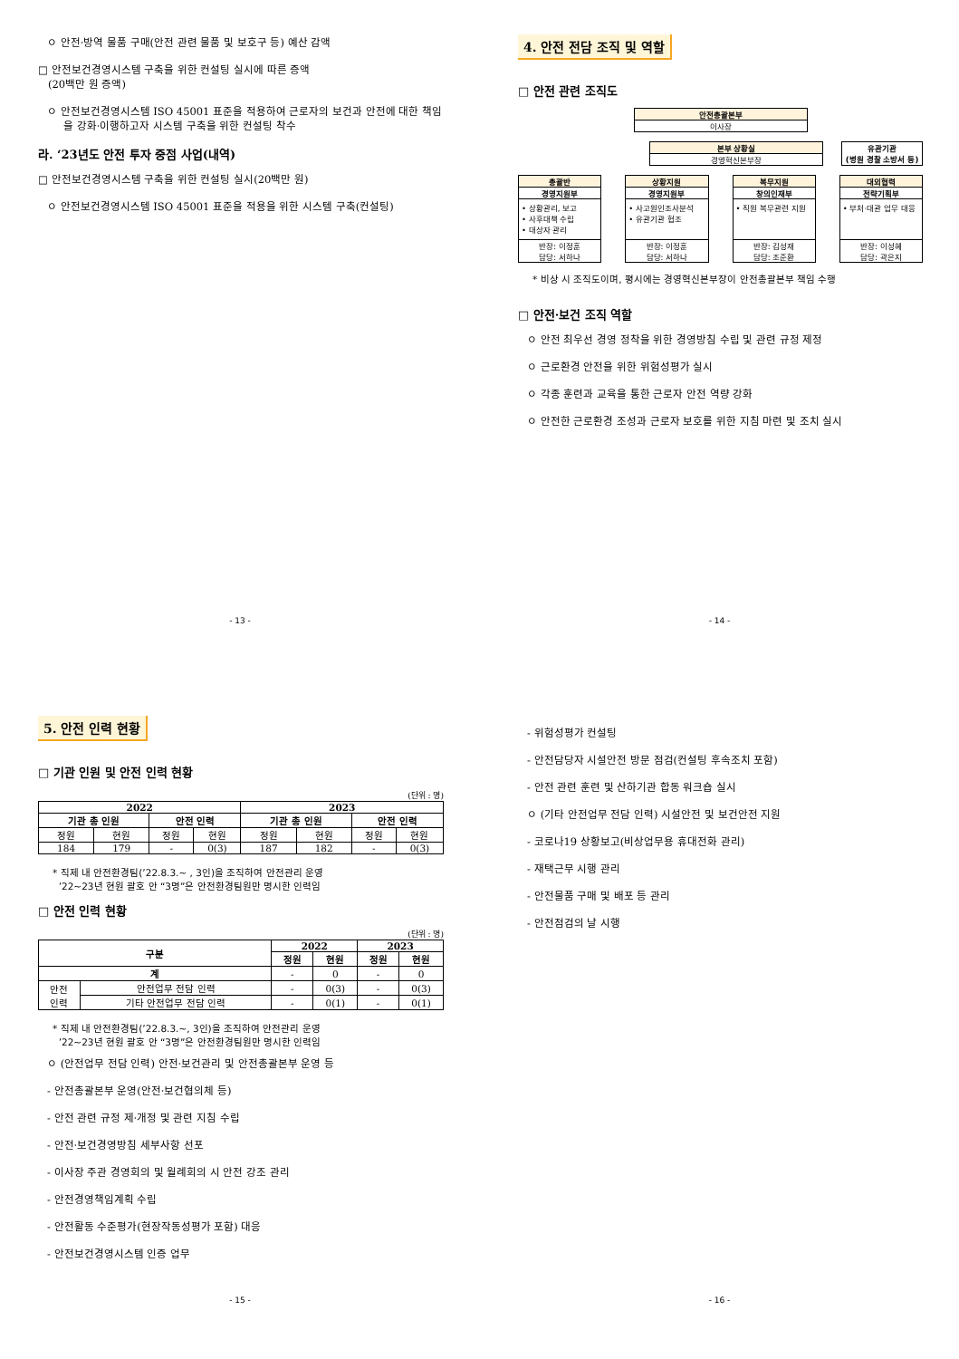ㅇ 안전·방역 물품 구매(안전 관련 물품 및 보호구 등) 예산 감액
□ 안전보건경영시스템 구축을 위한 컨설팅 실시에 따른 증액
(20백만 원 증액)
ㅇ 안전보건경영시스템 ISO 45001 표준을 적용하여 근로자의 보건과 안전에 대한 책임을 강화·이행하고자 시스템 구축을 위한 컨설팅 착수
라. ‘23년도 안전 투자 중점 사업(내역)
□ 안전보건경영시스템 구축을 위한 컨설팅 실시(20백만 원)
ㅇ 안전보건경영시스템 ISO 45001 표준을 적용을 위한 시스템 구축(컨설팅)
- 13 -
4. 안전 전담 조직 및 역할
□ 안전 관련 조직도
안전총괄본부
이사장
본부 상황실
경영혁신본부장
유관기관
(병원 경찰 소방서 등)
총괄반
경영지원부
• 상황관리, 보고
• 사후대책 수립
• 대상자 관리
반장: 이정훈
담당: 서하나
상황지원
경영지원부
• 사고원인조사분석
• 유관기관 협조
반장: 이정훈
담당: 서하나
복무지원
창의인재부
• 직원 복무관련 지원
반장: 김성재
담당: 조준환
대외협력
전략기획부
• 부처·대관 업무 대응
반장: 이성혜
담당: 곽은지
* 비상 시 조직도이며, 평시에는 경영혁신본부장이 안전총괄본부 책임 수행
□ 안전·보건 조직 역할
ㅇ 안전 최우선 경영 정착을 위한 경영방침 수립 및 관련 규정 제정
ㅇ 근로환경 안전을 위한 위험성평가 실시
ㅇ 각종 훈련과 교육을 통한 근로자 안전 역량 강화
ㅇ 안전한 근로환경 조성과 근로자 보호를 위한 지침 마련 및 조치 실시
- 14 -
5. 안전 인력 현황
□ 기관 인원 및 안전 인력 현황
(단위 : 명)
| 2022 | | | | 2023 | | | |
| --- | --- | --- | --- | --- | --- | --- | --- |
| 기관 총 인원 | | 안전 인력 | | 기관 총 인원 | | 안전 인력 | |
| 정원 | 현원 | 정원 | 현원 | 정원 | 현원 | 정원 | 현원 |
| 184 | 179 | - | 0(3) | 187 | 182 | - | 0(3) |
* 직제 내 안전환경팀(’22.8.3.~ , 3인)을 조직하여 안전관리 운영
’22~23년 현원 괄호 안 “3명”은 안전환경팀원만 명시한 인력임
□ 안전 인력 현황
(단위 : 명)
| 구분 | | 2022 | | 2023 | |
| --- | --- | --- | --- | --- | --- |
| | | 정원 | 현원 | 정원 | 현원 |
| 계 | | - | 0 | - | 0 |
| 안전 인력 | 안전업무 전담 인력 | - | 0(3) | - | 0(3) |
| | 기타 안전업무 전담 인력 | - | 0(1) | - | 0(1) |
* 직제 내 안전환경팀(’22.8.3.~, 3인)을 조직하여 안전관리 운영
’22~23년 현원 괄호 안 “3명”은 안전환경팀원만 명시한 인력임
ㅇ (안전업무 전담 인력) 안전·보건관리 및 안전총괄본부 운영 등
- 안전총괄본부 운영(안전·보건협의체 등)
- 안전 관련 규정 제·개정 및 관련 지침 수립
- 안전·보건경영방침 세부사항 선포
- 이사장 주관 경영회의 및 월례회의 시 안전 강조 관리
- 안전경영책임계획 수립
- 안전활동 수준평가(현장작동성평가 포함) 대응
- 안전보건경영시스템 인증 업무
- 15 -
- 위험성평가 컨설팅
- 안전담당자 시설안전 방문 점검(컨설팅 후속조치 포함)
- 안전 관련 훈련 및 산하기관 합동 워크숍 실시
ㅇ (기타 안전업무 전담 인력) 시설안전 및 보건안전 지원
- 코로나19 상황보고(비상업무용 휴대전화 관리)
- 재택근무 시행 관리
- 안전물품 구매 및 배포 등 관리
- 안전점검의 날 시행
- 16 -